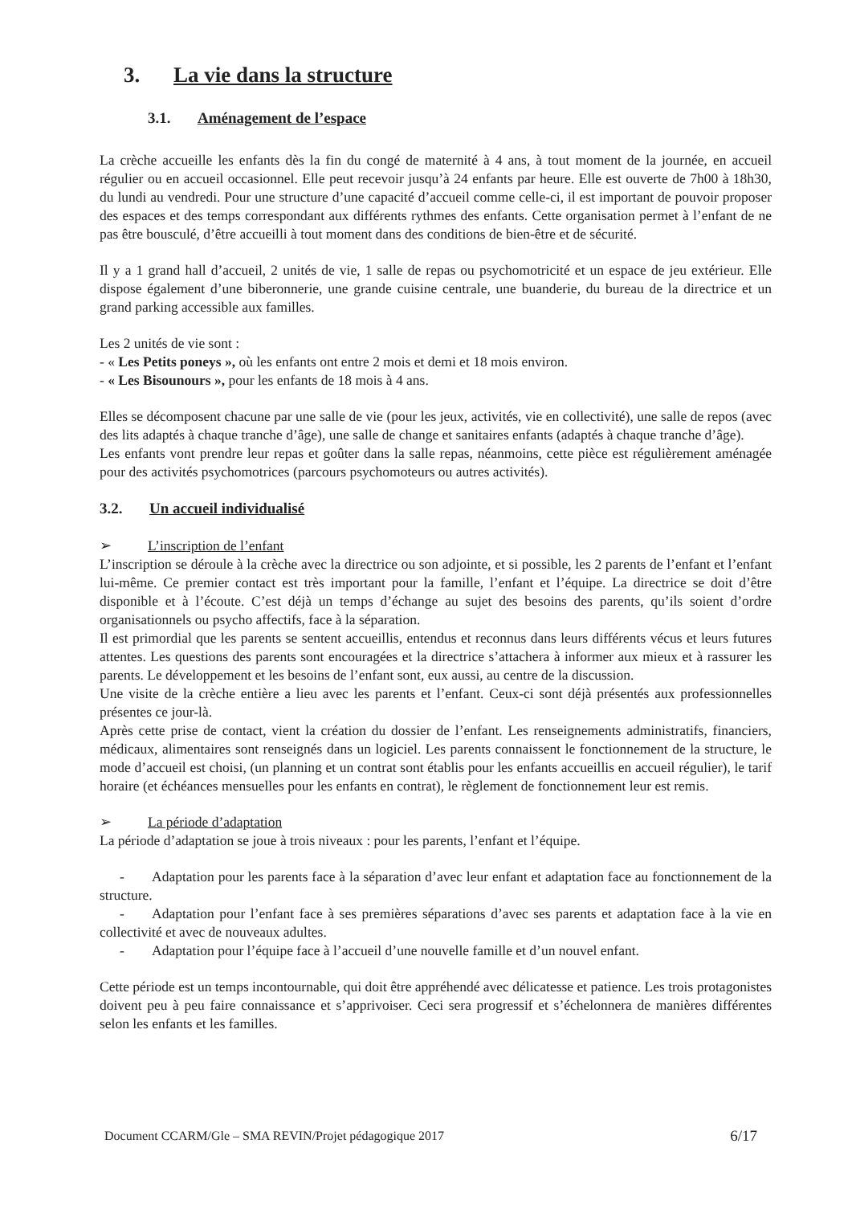3. La vie dans la structure
3.1. Aménagement de l’espace
La crèche accueille les enfants dès la fin du congé de maternité à 4 ans, à tout moment de la journée, en accueil régulier ou en accueil occasionnel. Elle peut recevoir jusqu’à 24 enfants par heure. Elle est ouverte de 7h00 à 18h30, du lundi au vendredi. Pour une structure d’une capacité d’accueil comme celle-ci, il est important de pouvoir proposer des espaces et des temps correspondant aux différents rythmes des enfants. Cette organisation permet à l’enfant de ne pas être bousculé, d’être accueilli à tout moment dans des conditions de bien-être et de sécurité.
Il y a 1 grand hall d’accueil, 2 unités de vie, 1 salle de repas ou psychomotricité et un espace de jeu extérieur. Elle dispose également d’une biberonnerie, une grande cuisine centrale, une buanderie, du bureau de la directrice et un grand parking accessible aux familles.
Les 2 unités de vie sont :
- « Les Petits poneys », où les enfants ont entre 2 mois et demi et 18 mois environ.
- « Les Bisounours », pour les enfants de 18 mois à 4 ans.
Elles se décomposent chacune par une salle de vie (pour les jeux, activités, vie en collectivité), une salle de repos (avec des lits adaptés à chaque tranche d’âge), une salle de change et sanitaires enfants (adaptés à chaque tranche d’âge).
Les enfants vont prendre leur repas et goûter dans la salle repas, néanmoins, cette pièce est régulièrement aménagée pour des activités psychomotrices (parcours psychomoteurs ou autres activités).
3.2. Un accueil individualisé
➢ L’inscription de l’enfant
L’inscription se déroule à la crèche avec la directrice ou son adjointe, et si possible, les 2 parents de l’enfant et l’enfant lui-même. Ce premier contact est très important pour la famille, l’enfant et l’équipe. La directrice se doit d’être disponible et à l’écoute. C’est déjà un temps d’échange au sujet des besoins des parents, qu’ils soient d’ordre organisationnels ou psycho affectifs, face à la séparation.
Il est primordial que les parents se sentent accueillis, entendus et reconnus dans leurs différents vécus et leurs futures attentes. Les questions des parents sont encouragées et la directrice s’attachera à informer aux mieux et à rassurer les parents. Le développement et les besoins de l’enfant sont, eux aussi, au centre de la discussion.
Une visite de la crèche entière a lieu avec les parents et l’enfant. Ceux-ci sont déjà présentés aux professionnelles présentes ce jour-là.
Après cette prise de contact, vient la création du dossier de l’enfant. Les renseignements administratifs, financiers, médicaux, alimentaires sont renseignés dans un logiciel. Les parents connaissent le fonctionnement de la structure, le mode d’accueil est choisi, (un planning et un contrat sont établis pour les enfants accueillis en accueil régulier), le tarif horaire (et échéances mensuelles pour les enfants en contrat), le règlement de fonctionnement leur est remis.
➢ La période d’adaptation
La période d’adaptation se joue à trois niveaux : pour les parents, l’enfant et l’équipe.
- Adaptation pour les parents face à la séparation d’avec leur enfant et adaptation face au fonctionnement de la structure.
- Adaptation pour l’enfant face à ses premières séparations d’avec ses parents et adaptation face à la vie en collectivité et avec de nouveaux adultes.
- Adaptation pour l’équipe face à l’accueil d’une nouvelle famille et d’un nouvel enfant.
Cette période est un temps incontournable, qui doit être appréhendé avec délicatesse et patience. Les trois protagonistes doivent peu à peu faire connaissance et s’apprivoiser. Ceci sera progressif et s’échelonnera de manières différentes selon les enfants et les familles.
Document CCARM/Gle – SMA REVIN/Projet pédagogique 2017 6/17